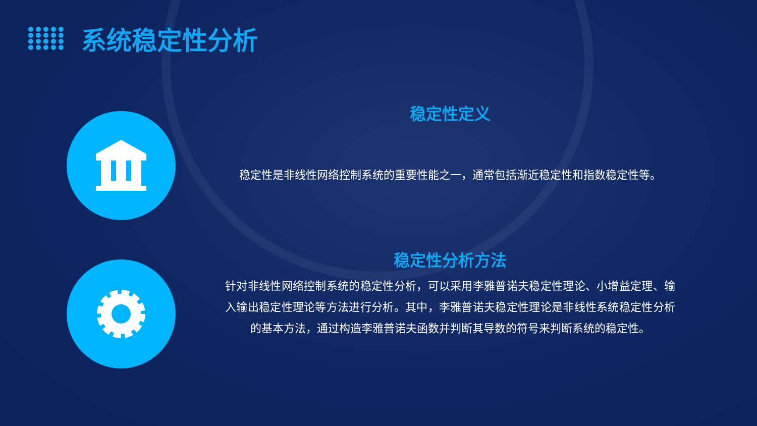系统稳定性分析
稳定性定义
稳定性是非线性网络控制系统的重要性能之一，通常包括渐近稳定性和指数稳定性等。
稳定性分析方法
针对非线性网络控制系统的稳定性分析，可以采用李雅普诺夫稳定性理论、小增益定理、输入输出稳定性理论等方法进行分析。其中，李雅普诺夫稳定性理论是非线性系统稳定性分析的基本方法，通过构造李雅普诺夫函数并判断其导数的符号来判断系统的稳定性。